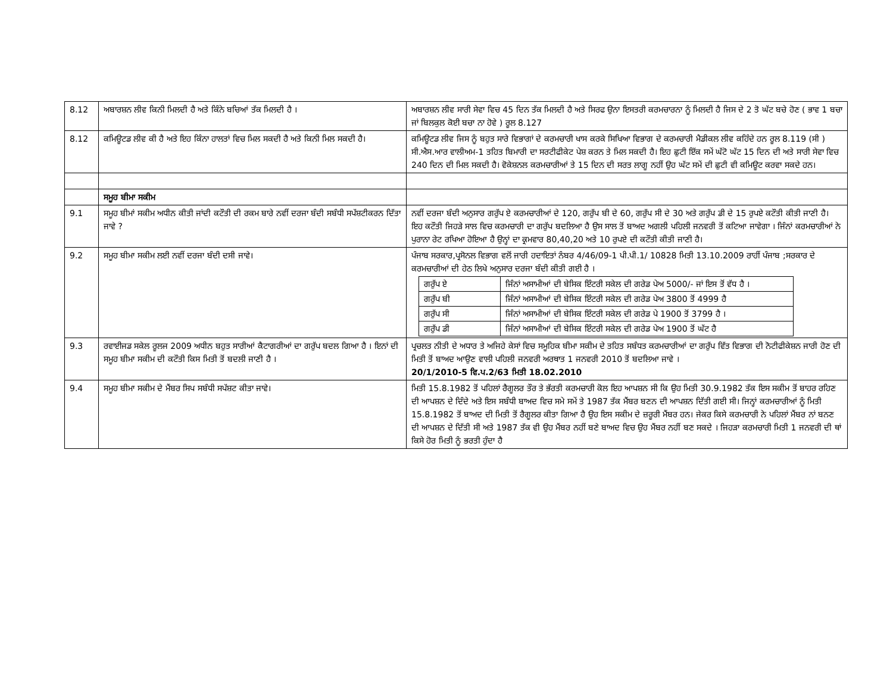| 8.12 | ਅਬਾਰਸ਼ਨ ਲੀਵ ਕਿਨੀ ਮਿਲਦੀ ਹੈ ਅਤੇ ਕਿੰਨੇ ਬਚਿਆਂ ਤੱਕ ਮਿਲਦੀ ਹੈ । | ਅਬਾਰਸ਼ਨ ਲੀਵ ਸਾਰੀ ਸੇਵਾ ਵਿਚ 45 ਦਿਨ ਤੱਕ ਮਿਲਦੀ ਹੈ ਅਤੇ ਸਿਰਫ ਉਨਾ ਇਸਤਰੀ ਕਰਮਚਾਰਨਾ ਨੂੰ ਮਿਲਦੀ ਹੈ ਜਿਸ ਦੇ 2 ਤੋ ਘੱਟ ਬਚੇ ਹੋਣ ( ਭਾਵ 1 ਬਚਾ ਜਾਂ ਬਿਲਕੁਲ ਕੋਈ ਬਚਾ ਨਾ ਹੋਵੇ ) ਰੂਲ 8.127 |
| 8.12 | ਕਮਿਊਟਡ ਲੀਵ ਕੀ ਹੈ ਅਤੇ ਇਹ ਕਿੰਨਾ ਹਾਲਤਾਂ ਵਿਚ ਮਿਲ ਸਕਦੀ ਹੈ ਅਤੇ ਕਿਨੀ ਮਿਲ ਸਕਦੀ ਹੈ। | ਕਮਿਊਟਡ ਲੀਵ ਜਿਸ ਨੂੰ ਬਹੁਤ ਸਾਰੇ ਵਿਭਾਗਾਂ ਦੇ ਕਰਮਚਾਰੀ ਖਾਸ ਕਰਕੇ ਸਿਖਿਆ ਵਿਭਾਗ ਦੇ ਕਰਮਚਾਰੀ ਮੈਡੀਕਲ ਲੀਵ ਕਹਿੰਦੇ ਹਨ ਰੂਲ 8.119 (ਸੀ ) ਸੀ.ਐਸ.ਆਰ ਵਾਲੀਅਮ-1 ਤਹਿਤ ਬਿਮਾਰੀ ਦਾ ਸਰਟੀਫੀਕੇਟ ਪੇਸ਼ ਕਰਨ ਤੇ ਮਿਲ ਸਕਦੀ ਹੈ। ਇਹ ਛੁਟੀ ਇੱਕ ਸਮੇਂ ਘੱਟੋ ਘੱਟ 15 ਦਿਨ ਦੀ ਅਤੇ ਸਾਰੀ ਸੇਵਾ ਵਿਚ 240 ਦਿਨ ਦੀ ਮਿਲ ਸਕਦੀ ਹੈ। ਵੋਕੇਸ਼ਨਲ ਕਰਮਚਾਰੀਆਂ ਤੇ 15 ਦਿਨ ਦੀ ਸਰਤ ਲਾਗੂ ਨਹੀਂ ਉਹ ਘੱਟ ਸਮੇਂ ਦੀ ਛੁਟੀ ਵੀ ਕਮਿਊਟ ਕਰਵਾ ਸਕਦੇ ਹਨ। |
| | ਸਮੂਹ ਬੀਮਾ ਸਕੀਮ | |
| 9.1 | ਸਮੂਹ ਬੀਮਾਂ ਸਕੀਮ ਅਧੀਨ ਕੀਤੀ ਜਾਂਦੀ ਕਟੌਤੀ ਦੀ ਰਕਮ ਬਾਰੇ ਨਵੀਂ ਦਰਜਾ ਬੰਦੀ ਸਬੰਧੀ ਸਪੱਸ਼ਟੀਕਰਨ ਦਿੱਤਾ ਜਾਵੇ ? | ਨਵੀਂ ਦਰਜਾ ਬੰਦੀ ਅਨੁਸਾਰ ਗਰੁੱਪ ਏ ਕਰਮਚਾਰੀਆਂ ਦੇ 120, ਗਰੁੱਪ ਬੀ ਦੇ 60, ਗਰੁੱਪ ਸੀ ਦੇ 30 ਅਤੇ ਗਰੁੱਪ ਡੀ ਦੇ 15 ਰੁਪਏ ਕਟੌਤੀ ਕੀਤੀ ਜਾਣੀ ਹੈ। ਇਹ ਕਟੌਤੀ ਜਿਹੜੇ ਸਾਲ ਵਿਚ ਕਰਮਚਾਰੀ ਦਾ ਗਰੁੱਪ ਬਦਲਿਆ ਹੈ ਉਸ ਸਾਲ ਤੋਂ ਬਾਅਦ ਅਗਲੀ ਪਹਿਲੀ ਜਨਵਰੀ ਤੋਂ ਕਟਿਆ ਜਾਵੇਗਾ । ਜਿੰਨਾਂ ਕਰਮਚਾਰੀਆਂ ਨੇ ਪੁਰਾਨਾ ਰੇਟ ਰਖਿਆ ਹੋਇਆ ਹੈ ਉਨ੍ਹਾਂ ਦਾ ਕ੍ਰਮਵਾਰ 80,40,20 ਅਤੇ 10 ਰੁਪਏ ਦੀ ਕਟੌਤੀ ਕੀਤੀ ਜਾਣੀ ਹੈ। |
| 9.2 | ਸਮੂਹ ਬੀਮਾ ਸਕੀਮ ਲਈ ਨਵੀਂ ਦਰਜਾ ਬੰਦੀ ਦਸੀ ਜਾਵੇ। | ਪੰਜਾਬ ਸਰਕਾਰ,ਪ੍ਰਸੋਨਲ ਵਿਭਾਗ ਵਲੋਂ ਜਾਰੀ ਹਦਾਇਤਾਂ ਨੰਬਰ 4/46/09-1 ਪੀ.ਪੀ.1/ 10828 ਮਿਤੀ 13.10.2009 ਰਾਹੀਂ ਪੰਜਾਬ ;ਸਰਕਾਰ ਦੇ ਕਰਮਚਾਰੀਆਂ ਦੀ ਹੇਠ ਲਿਖੇ ਅਨੁਸਾਰ ਦਰਜਾ ਬੰਦੀ ਕੀਤੀ ਗਈ ਹੈ । / ਗਰੁੱਪ ਏ / ਜਿੰਨਾਂ ਅਸਾਮੀਆਂ ਦੀ ਬੇਸਿਕ ਇੰਟਰੀ ਸਕੇਲ ਦੀ ਗਰੇਡ ਪੇਅ 5000/- ਜਾਂ ਇਸ ਤੋਂ ਵੱਧ ਹੈ । / / ਗਰੁੱਪ ਬੀ / ਜਿੰਨਾਂ ਅਸਾਮੀਆਂ ਦੀ ਬੇਸਿਕ ਇੰਟਰੀ ਸਕੇਲ ਦੀ ਗਰੇਡ ਪੇਅ 3800 ਤੋਂ 4999 ਹੈ / / ਗਰੁੱਪ ਸੀ / ਜਿੰਨਾਂ ਅਸਾਮੀਆਂ ਦੀ ਬੇਸਿਕ ਇੰਟਰੀ ਸਕੇਲ ਦੀ ਗਰੇਡ ਪੇ 1900 ਤੋਂ 3799 ਹੈ । / / ਗਰੁੱਪ ਡੀ / ਜਿੰਨਾਂ ਅਸਾਮੀਆਂ ਦੀ ਬੇਸਿਕ ਇੰਟਰੀ ਸਕੇਲ ਦੀ ਗਰੇਡ ਪੇਅ 1900 ਤੋਂ ਘੱਟ ਹੈ / |
| 9.3 | ਰਵਾਈਜਡ ਸਕੇਲ ਰੂਲਜ 2009 ਅਧੀਨ ਬਹੁਤ ਸਾਰੀਆਂ ਕੈਟਾਗਰੀਆਂ ਦਾ ਗਰੁੱਪ ਬਦਲ ਗਿਆ ਹੈ । ਇਨਾਂ ਦੀ ਸਮੂਹ ਬੀਮਾ ਸਕੀਮ ਦੀ ਕਟੌਤੀ ਕਿਸ ਮਿਤੀ ਤੋਂ ਬਦਲੀ ਜਾਣੀ ਹੈ । | ਪ੍ਰਚਲਤ ਨੀਤੀ ਦੇ ਅਧਾਰ ਤੇ ਅਜਿਹੇ ਕੇਸਾਂ ਵਿਚ ਸਮੂਹਿਕ ਬੀਮਾ ਸਕੀਮ ਦੇ ਤਹਿਤ ਸਬੰਧਤ ਕਰਮਚਾਰੀਆਂ ਦਾ ਗਰੁੱਪ ਵਿੱਤ ਵਿਭਾਗ ਦੀ ਨੋਟੀਫੀਕੇਸ਼ਨ ਜਾਰੀ ਹੋਣ ਦੀ ਮਿਤੀ ਤੋਂ ਬਾਅਦ ਆਉਣ ਵਾਲੀ ਪਹਿਲੀ ਜਨਵਰੀ ਅਰਥਾਤ 1 ਜਨਵਰੀ 2010 ਤੋਂ ਬਦਲਿਆ ਜਾਵੇ । 20/1/2010-5 ਵਿ.ਪ.2/63 ਮਿਤੀ 18.02.2010 |
| 9.4 | ਸਮੂਹ ਬੀਮਾ ਸਕੀਮ ਦੇ ਮੈਂਬਰ ਸਿਪ ਸਬੰਧੀ ਸਪੱਸ਼ਟ ਕੀਤਾ ਜਾਵੇ। | ਮਿਤੀ 15.8.1982 ਤੋਂ ਪਹਿਲਾਂ ਰੈਗੂਲਰ ਤੌਰ ਤੇ ਭੱਰਤੀ ਕਰਮਚਾਰੀ ਕੋਲ ਇਹ ਆਪਸ਼ਨ ਸੀ ਕਿ ਉਹ ਮਿਤੀ 30.9.1982 ਤੱਕ ਇਸ ਸਕੀਮ ਤੋਂ ਬਾਹਰ ਰਹਿਣ ਦੀ ਆਪਸ਼ਨ ਦੇ ਦਿੰਦੇ ਅਤੇ ਇਸ ਸਬੰਧੀ ਬਾਅਦ ਵਿਚ ਸਮੇ ਸਮੇਂ ਤੇ 1987 ਤੱਕ ਮੈਂਬਰ ਬਣਨ ਦੀ ਆਪਸ਼ਨ ਦਿੱਤੀ ਗਈ ਸੀ। ਜਿਨ੍ਹਾਂ ਕਰਮਚਾਰੀਆਂ ਨੂੰ ਮਿਤੀ 15.8.1982 ਤੋਂ ਬਾਅਦ ਦੀ ਮਿਤੀ ਤੋਂ ਰੈਗੂਲਰ ਕੀਤਾ ਗਿਆ ਹੈ ਉਹ ਇਸ ਸਕੀਮ ਦੇ ਜ਼ਰੂਰੀ ਮੈਂਬਰ ਹਨ। ਜੇਕਰ ਕਿਸੇ ਕਰਮਚਾਰੀ ਨੇ ਪਹਿਲਾਂ ਮੈਂਬਰ ਨਾਂ ਬਨਣ ਦੀ ਆਪਸ਼ਨ ਦੇ ਦਿੱਤੀ ਸੀ ਅਤੇ 1987 ਤੱਕ ਵੀ ਉਹ ਮੈਂਬਰ ਨਹੀਂ ਬਣੇ ਬਾਅਦ ਵਿਚ ਉਹ ਮੈਂਬਰ ਨਹੀਂ ਬਣ ਸਕਦੇ । ਜਿਹੜਾ ਕਰਮਚਾਰੀ ਮਿਤੀ 1 ਜਨਵਰੀ ਦੀ ਥਾਂ ਕਿਸੇ ਹੋਰ ਮਿਤੀ ਨੂੰ ਭਰਤੀ ਹੁੰਦਾ ਹੈ |